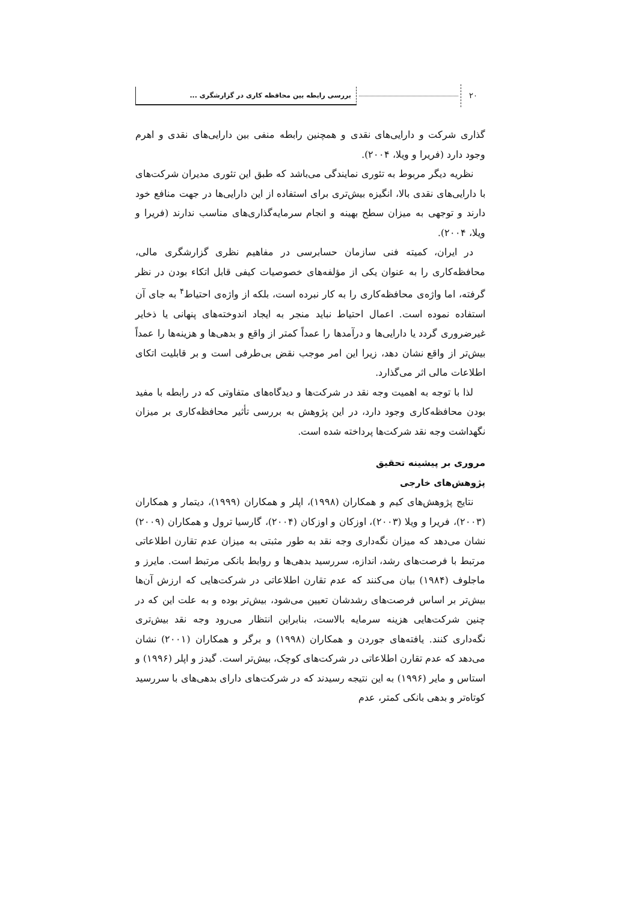۲۰
بررسی رابطه بین محافظه کاری در گزارشگری ...
گذاری شرکت و دارایی‌های نقدی و همچنین رابطه منفی بین دارایی‌های نقدی و اهرم وجود دارد (فریرا و ویلا، ۲۰۰۴).
نظریه دیگر مربوط به تئوری نمایندگی می‌باشد که طبق این تئوری مدیران شرکت‌های با دارایی‌های نقدی بالا، انگیزه بیش‌تری برای استفاده از این دارایی‌ها در جهت منافع خود دارند و توجهی به میزان سطح بهینه و انجام سرمایه‌گذاری‌های مناسب ندارند (فریرا و ویلا، ۲۰۰۴).
در ایران، کمیته فنی سازمان حسابرسی در مفاهیم نظری گزارشگری مالی، محافظه‌کاری را به عنوان یکی از مؤلفه‌های خصوصیات کیفی قابل اتکاء بودن در نظر گرفته، اما واژه‌ی محافظه‌کاری را به کار نبرده است، بلکه از واژه‌ی احتیاط<sup>۴</sup> به جای آن استفاده نموده است. اعمال احتیاط نباید منجر به ایجاد اندوخته‌های پنهانی یا ذخایر غیرضروری گردد یا دارایی‌ها و درآمدها را عمداً کمتر از واقع و بدهی‌ها و هزینه‌ها را عمداً بیش‌تر از واقع نشان دهد، زیرا این امر موجب نقض بی‌طرفی است و بر قابلیت اتکای اطلاعات مالی اثر می‌گذارد.
لذا با توجه به اهمیت وجه نقد در شرکت‌ها و دیدگاه‌های متفاوتی که در رابطه با مفید بودن محافظه‌کاری وجود دارد، در این پژوهش به بررسی تأثیر محافظه‌کاری بر میزان نگهداشت وجه نقد شرکت‌ها پرداخته شده است.
مروری بر پیشینه تحقیق
پژوهش‌های خارجی
نتایج پژوهش‌های کیم و همکاران (۱۹۹۸)، اپلر و همکاران (۱۹۹۹)، دیتمار و همکاران (۲۰۰۳)، فریرا و ویلا (۲۰۰۳)، اوزکان و اوزکان (۲۰۰۴)، گارسیا ترول و همکاران (۲۰۰۹) نشان می‌دهد که میزان نگه‌داری وجه نقد به طور مثبتی به میزان عدم تقارن اطلاعاتی مرتبط با فرصت‌های رشد، اندازه، سررسید بدهی‌ها و روابط بانکی مرتبط است. مایرز و ماجلوف (۱۹۸۴) بیان می‌کنند که عدم تقارن اطلاعاتی در شرکت‌هایی که ارزش آن‌ها بیش‌تر بر اساس فرصت‌های رشدشان تعیین می‌شود، بیش‌تر بوده و به علت این که در چنین شرکت‌هایی هزینه سرمایه بالاست، بنابراین انتظار می‌رود وجه نقد بیش‌تری نگه‌داری کنند. یافته‌های جوردن و همکاران (۱۹۹۸) و برگر و همکاران (۲۰۰۱) نشان می‌دهد که عدم تقارن اطلاعاتی در شرکت‌های کوچک، بیش‌تر است. گیدز و اپلر (۱۹۹۶) و استاس و مایر (۱۹۹۶) به این نتیجه رسیدند که در شرکت‌های دارای بدهی‌های با سررسید کوتاه‌تر و بدهی بانکی کمتر، عدم